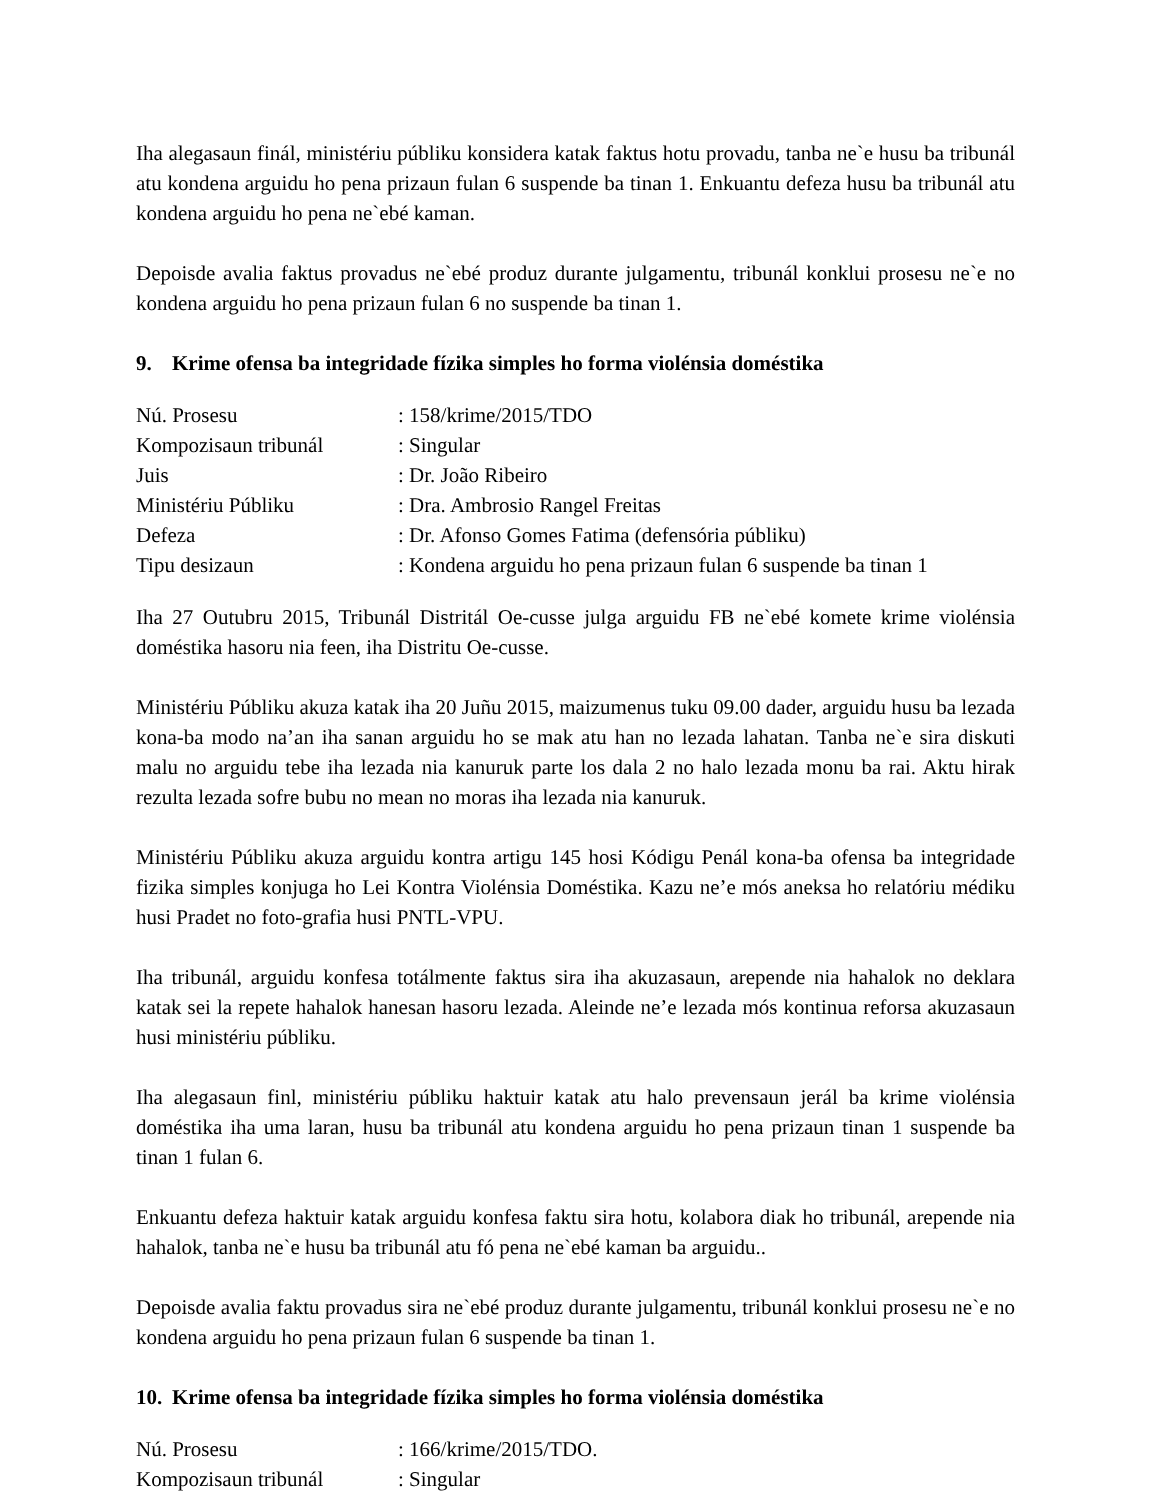Iha alegasaun finál, ministériu públiku konsidera katak faktus hotu provadu, tanba ne`e husu ba tribunál atu kondena arguidu ho pena prizaun fulan 6 suspende ba tinan 1. Enkuantu defeza husu ba tribunál atu kondena arguidu ho pena ne`ebé kaman.
Depoisde avalia faktus provadus ne`ebé produz durante julgamentu, tribunál konklui prosesu ne`e no kondena arguidu ho pena prizaun fulan 6 no suspende ba tinan 1.
9. Krime ofensa ba integridade fízika simples ho forma violénsia doméstika
| Nú. Prosesu | : 158/krime/2015/TDO |
| Kompozisaun tribunál | : Singular |
| Juis | : Dr. João Ribeiro |
| Ministériu Públiku | : Dra. Ambrosio Rangel Freitas |
| Defeza | : Dr. Afonso Gomes Fatima (defensória públiku) |
| Tipu desizaun | : Kondena arguidu ho pena prizaun fulan 6 suspende ba tinan 1 |
Iha 27 Outubru 2015, Tribunál Distritál Oe-cusse julga arguidu FB ne`ebé komete krime violénsia doméstika hasoru nia feen, iha Distritu Oe-cusse.
Ministériu Públiku akuza katak iha 20 Juñu 2015, maizumenus tuku 09.00 dader, arguidu husu ba lezada kona-ba modo na’an iha sanan arguidu ho se mak atu han no lezada lahatan. Tanba ne`e sira diskuti malu no arguidu tebe iha lezada nia kanuruk parte los dala 2 no halo lezada monu ba rai. Aktu hirak rezulta lezada sofre bubu no mean no moras iha lezada nia kanuruk.
Ministériu Públiku akuza arguidu kontra artigu 145 hosi Kódigu Penál kona-ba ofensa ba integridade fizika simples konjuga ho Lei Kontra Violénsia Doméstika. Kazu ne’e mós aneksa ho relatóriu médiku husi Pradet no foto-grafia husi PNTL-VPU.
Iha tribunál, arguidu konfesa totálmente faktus sira iha akuzasaun, arepende nia hahalok no deklara katak sei la repete hahalok hanesan hasoru lezada. Aleinde ne’e lezada mós kontinua reforsa akuzasaun husi ministériu públiku.
Iha alegasaun finl, ministériu públiku haktuir katak atu halo prevensaun jerál ba krime violénsia doméstika iha uma laran, husu ba tribunál atu kondena arguidu ho pena prizaun tinan 1 suspende ba tinan 1 fulan 6.
Enkuantu defeza haktuir katak arguidu konfesa faktu sira hotu, kolabora diak ho tribunál, arepende nia hahalok, tanba ne`e husu ba tribunál atu fó pena ne`ebé kaman ba arguidu..
Depoisde avalia faktu provadus sira ne`ebé produz durante julgamentu, tribunál konklui prosesu ne`e no kondena arguidu ho pena prizaun fulan 6 suspende ba tinan 1.
10. Krime ofensa ba integridade fízika simples ho forma violénsia doméstika
| Nú. Prosesu | : 166/krime/2015/TDO. |
| Kompozisaun tribunál | : Singular |